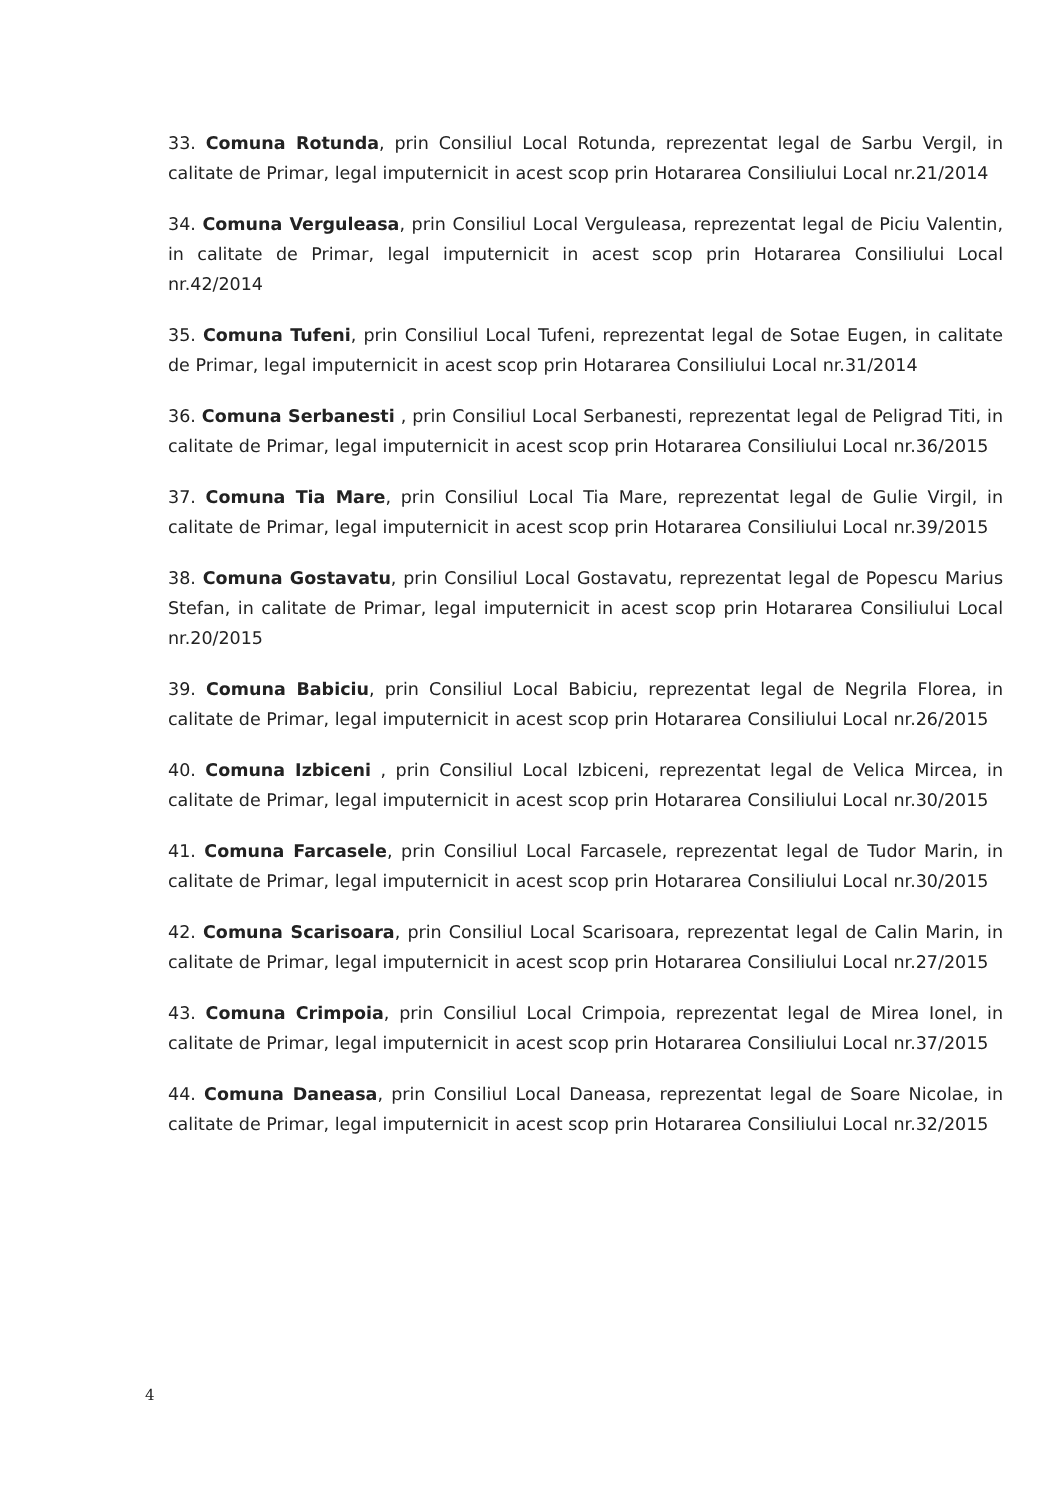33. Comuna Rotunda, prin Consiliul Local Rotunda, reprezentat legal de Sarbu Vergil, in calitate de Primar, legal imputernicit in acest scop prin Hotararea Consiliului Local nr.21/2014
34. Comuna Verguleasa, prin Consiliul Local Verguleasa, reprezentat legal de Piciu Valentin, in calitate de Primar, legal imputernicit in acest scop prin Hotararea Consiliului Local nr.42/2014
35. Comuna Tufeni, prin Consiliul Local Tufeni, reprezentat legal de Sotae Eugen, in calitate de Primar, legal imputernicit in acest scop prin Hotararea Consiliului Local nr.31/2014
36. Comuna Serbanesti , prin Consiliul Local Serbanesti, reprezentat legal de Peligrad Titi, in calitate de Primar, legal imputernicit in acest scop prin Hotararea Consiliului Local nr.36/2015
37. Comuna Tia Mare, prin Consiliul Local Tia Mare, reprezentat legal de Gulie Virgil, in calitate de Primar, legal imputernicit in acest scop prin Hotararea Consiliului Local nr.39/2015
38. Comuna Gostavatu, prin Consiliul Local Gostavatu, reprezentat legal de Popescu Marius Stefan, in calitate de Primar, legal imputernicit in acest scop prin Hotararea Consiliului Local nr.20/2015
39. Comuna Babiciu, prin Consiliul Local Babiciu, reprezentat legal de Negrila Florea, in calitate de Primar, legal imputernicit in acest scop prin Hotararea Consiliului Local nr.26/2015
40. Comuna Izbiceni , prin Consiliul Local Izbiceni, reprezentat legal de Velica Mircea, in calitate de Primar, legal imputernicit in acest scop prin Hotararea Consiliului Local nr.30/2015
41. Comuna Farcasele, prin Consiliul Local Farcasele, reprezentat legal de Tudor Marin, in calitate de Primar, legal imputernicit in acest scop prin Hotararea Consiliului Local nr.30/2015
42. Comuna Scarisoara, prin Consiliul Local Scarisoara, reprezentat legal de Calin Marin, in calitate de Primar, legal imputernicit in acest scop prin Hotararea Consiliului Local nr.27/2015
43. Comuna Crimpoia, prin Consiliul Local Crimpoia, reprezentat legal de Mirea Ionel, in calitate de Primar, legal imputernicit in acest scop prin Hotararea Consiliului Local nr.37/2015
44. Comuna Daneasa, prin Consiliul Local Daneasa, reprezentat legal de Soare Nicolae, in calitate de Primar, legal imputernicit in acest scop prin Hotararea Consiliului Local nr.32/2015
4